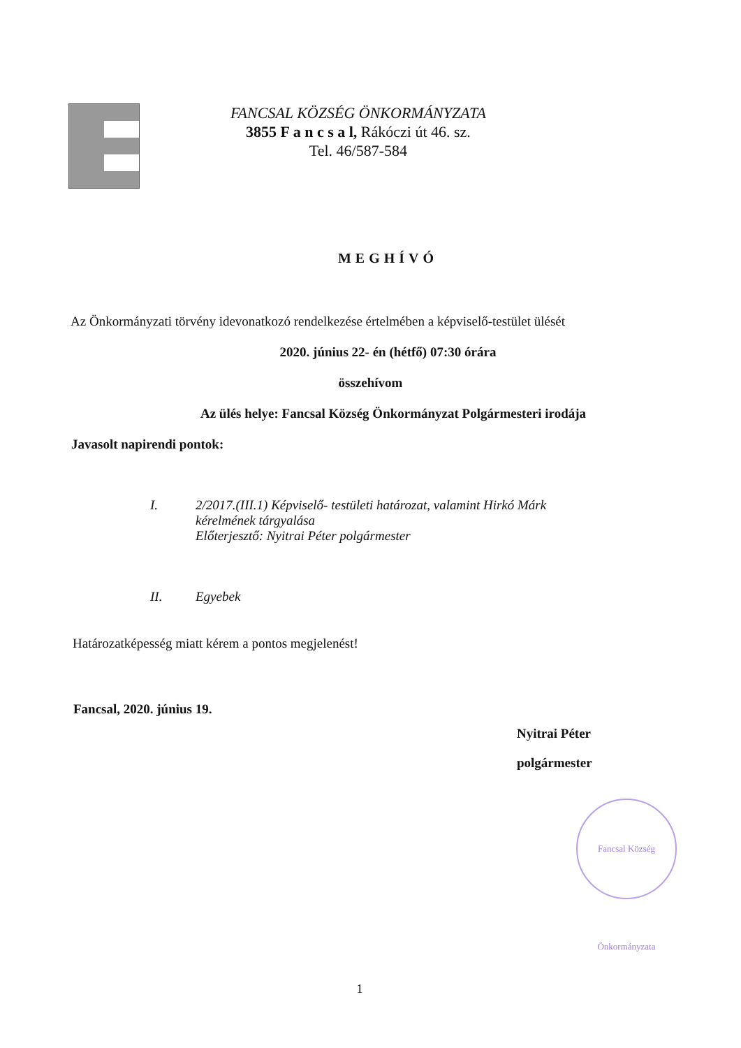FANCSAL KÖZSÉG ÖNKORMÁNYZATA
3855 F a n c s a l, Rákóczi út 46. sz.
Tel. 46/587-584
MEGHÍVÓ
Az Önkormányzati törvény idevonatkozó rendelkezése értelmében a képviselő-testület ülését
2020. június 22- én (hétfő) 07:30 órára
összehívom
Az ülés helye: Fancsal Község Önkormányzat Polgármesteri irodája
Javasolt napirendi pontok:
I. 2/2017.(III.1) Képviselő- testületi határozat, valamint Hirkó Márk
kérelmének tárgyalása
Előterjesztő: Nyitrai Péter polgármester
II. Egyebek
Határozatképesség miatt kérem a pontos megjelenést!
Fancsal, 2020. június 19.
Nyitrai Péter
polgármester
Fancsal Község Önkormányzata
1